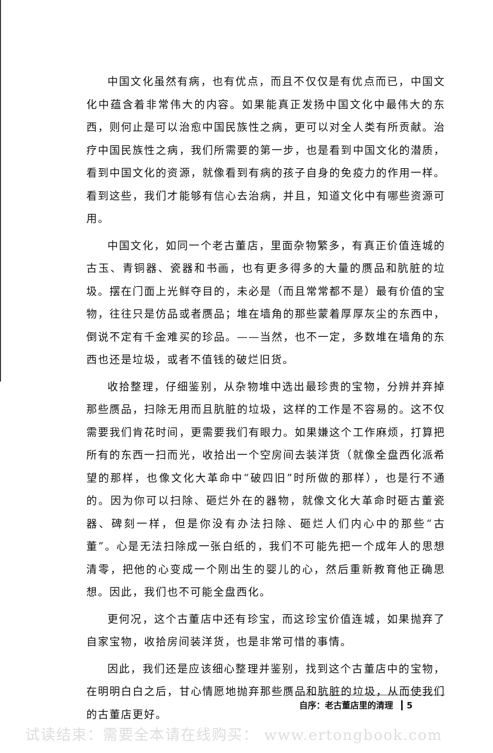中国文化虽然有病，也有优点，而且不仅仅是有优点而已，中国文化中蕴含着非常伟大的内容。如果能真正发扬中国文化中最伟大的东西，则何止是可以治愈中国民族性之病，更可以对全人类有所贡献。治疗中国民族性之病，我们所需要的第一步，也是看到中国文化的潜质，看到中国文化的资源，就像看到有病的孩子自身的免疫力的作用一样。看到这些，我们才能够有信心去治病，并且，知道文化中有哪些资源可用。
中国文化，如同一个老古董店，里面杂物繁多，有真正价值连城的古玉、青铜器、瓷器和书画，也有更多得多的大量的赝品和肮脏的垃圾。摆在门面上光鲜夺目的，未必是（而且常常都不是）最有价值的宝物，往往只是仿品或者赝品；堆在墙角的那些蒙着厚厚灰尘的东西中，倒说不定有千金难买的珍品。——当然，也不一定，多数堆在墙角的东西也还是垃圾，或者不值钱的破烂旧货。
收拾整理，仔细鉴别，从杂物堆中选出最珍贵的宝物，分辨并弃掉那些赝品，扫除无用而且肮脏的垃圾，这样的工作是不容易的。这不仅需要我们肯花时间，更需要我们有眼力。如果嫌这个工作麻烦，打算把所有的东西一扫而光，收拾出一个空房间去装洋货（就像全盘西化派希望的那样，也像文化大革命中“破四旧”时所做的那样），也是行不通的。因为你可以扫除、砸烂外在的器物，就像文化大革命时砸古董瓷器、碑刻一样，但是你没有办法扫除、砸烂人们内心中的那些“古董”。心是无法扫除成一张白纸的，我们不可能先把一个成年人的思想清零，把他的心变成一个刚出生的婴儿的心，然后重新教育他正确思想。因此，我们也不可能全盘西化。
更何况，这个古董店中还有珍宝，而这珍宝价值连城，如果抛弃了自家宝物，收拾房间装洋货，也是非常可惜的事情。
因此，我们还是应该细心整理并鉴别，找到这个古董店中的宝物，在明明白白之后，甘心情愿地抛弃那些赝品和肮脏的垃圾，从而使我们的古董店更好。
自序：老古董店里的清理 5
试读结束：需要全本请在线购买： www.ertongbook.com